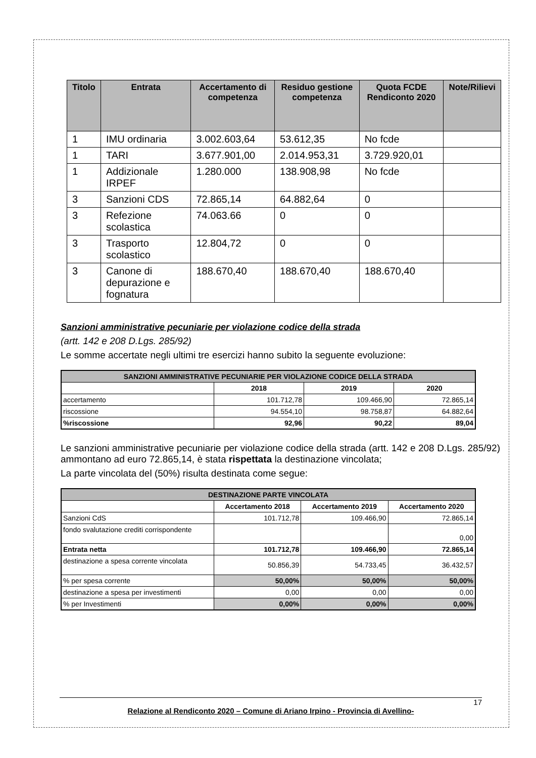| Titolo | Entrata | Accertamento di competenza | Residuo gestione competenza | Quota FCDE Rendiconto 2020 | Note/Rilievi |
| --- | --- | --- | --- | --- | --- |
| 1 | IMU ordinaria | 3.002.603,64 | 53.612,35 | No fcde | |
| 1 | TARI | 3.677.901,00 | 2.014.953,31 | 3.729.920,01 | |
| 1 | Addizionale IRPEF | 1.280.000 | 138.908,98 | No fcde | |
| 3 | Sanzioni CDS | 72.865,14 | 64.882,64 | 0 | |
| 3 | Refezione scolastica | 74.063.66 | 0 | 0 | |
| 3 | Trasporto scolastico | 12.804,72 | 0 | 0 | |
| 3 | Canone di depurazione e fognatura | 188.670,40 | 188.670,40 | 188.670,40 | |
Sanzioni amministrative pecuniarie per violazione codice della strada
(artt. 142 e 208 D.Lgs. 285/92)
Le somme accertate negli ultimi tre esercizi hanno subito la seguente evoluzione:
| SANZIONI AMMINISTRATIVE PECUNIARIE PER VIOLAZIONE CODICE DELLA STRADA | | | |
| | 2018 | 2019 | 2020 |
| accertamento | 101.712,78 | 109.466,90 | 72.865,14 |
| riscossione | 94.554,10 | 98.758,87 | 64.882,64 |
| %riscossione | 92,96 | 90,22 | 89,04 |
Le sanzioni amministrative pecuniarie per violazione codice della strada (artt. 142 e 208 D.Lgs. 285/92) ammontano ad euro 72.865,14, è stata rispettata la destinazione vincolata;
La parte vincolata del (50%) risulta destinata come segue:
| DESTINAZIONE PARTE VINCOLATA | | | |
| | Accertamento 2018 | Accertamento 2019 | Accertamento 2020 |
| Sanzioni CdS | 101.712,78 | 109.466,90 | 72.865,14 |
| fondo svalutazione crediti corrispondente | | | 0,00 |
| Entrata netta | 101.712,78 | 109.466,90 | 72.865,14 |
| destinazione a spesa corrente vincolata | 50.856,39 | 54.733,45 | 36.432,57 |
| % per spesa corrente | 50,00% | 50,00% | 50,00% |
| destinazione a spesa per investimenti | 0,00 | 0,00 | 0,00 |
| % per Investimenti | 0,00% | 0,00% | 0,00% |
17
Relazione al Rendiconto 2020 – Comune di Ariano Irpino - Provincia di Avellino-